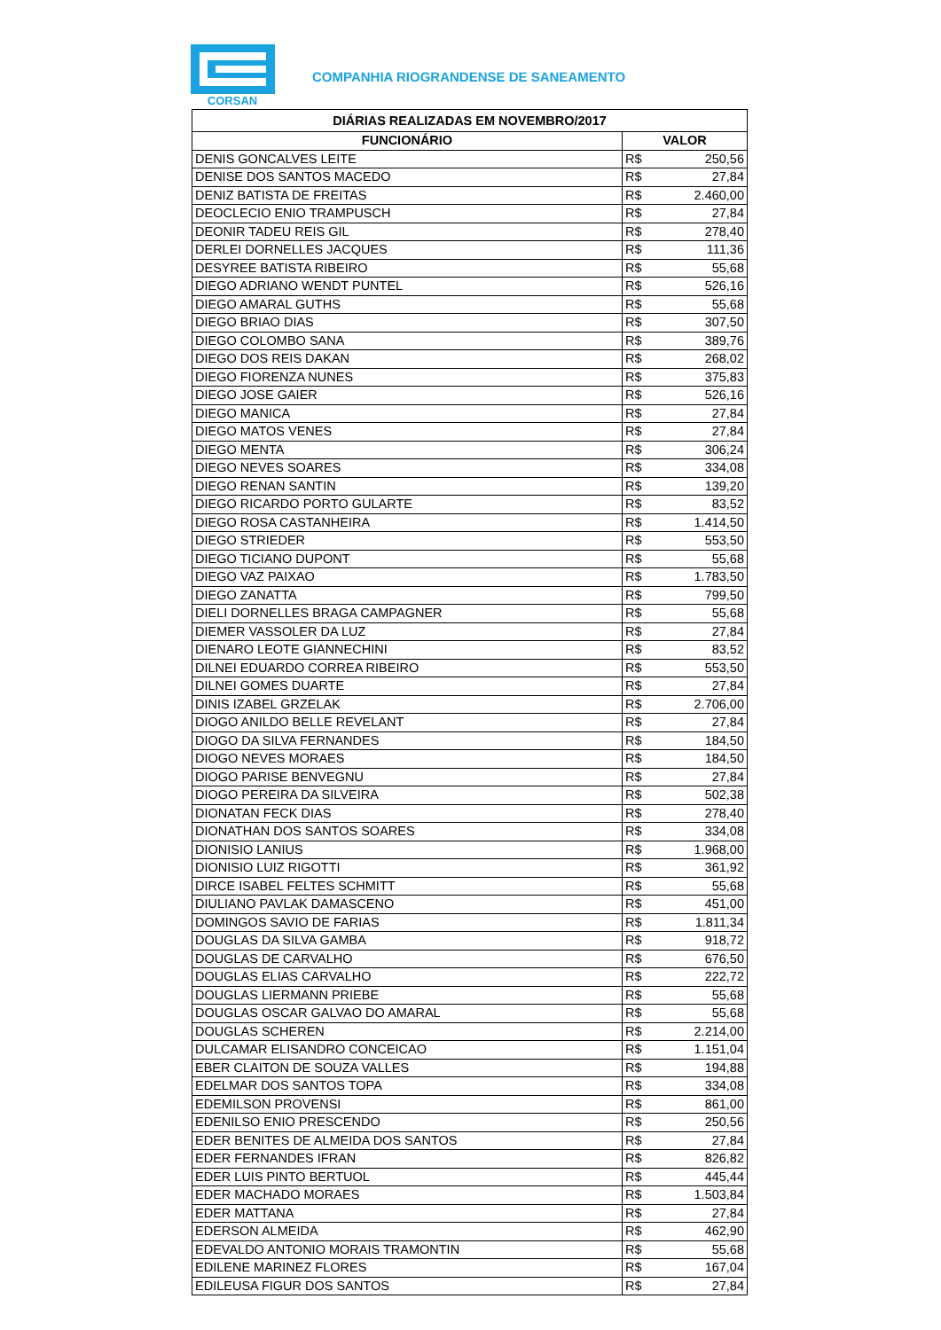CORSAN
COMPANHIA RIOGRANDENSE DE SANEAMENTO
| DIÁRIAS REALIZADAS EM NOVEMBRO/2017 | | |
| --- | --- | --- |
| FUNCIONÁRIO | VALOR | |
| DENIS GONCALVES LEITE | R$ | 250,56 |
| DENISE DOS SANTOS MACEDO | R$ | 27,84 |
| DENIZ BATISTA DE FREITAS | R$ | 2.460,00 |
| DEOCLECIO ENIO TRAMPUSCH | R$ | 27,84 |
| DEONIR TADEU REIS GIL | R$ | 278,40 |
| DERLEI DORNELLES JACQUES | R$ | 111,36 |
| DESYREE BATISTA RIBEIRO | R$ | 55,68 |
| DIEGO ADRIANO WENDT PUNTEL | R$ | 526,16 |
| DIEGO AMARAL GUTHS | R$ | 55,68 |
| DIEGO BRIAO DIAS | R$ | 307,50 |
| DIEGO COLOMBO SANA | R$ | 389,76 |
| DIEGO DOS REIS DAKAN | R$ | 268,02 |
| DIEGO FIORENZA NUNES | R$ | 375,83 |
| DIEGO JOSE GAIER | R$ | 526,16 |
| DIEGO MANICA | R$ | 27,84 |
| DIEGO MATOS VENES | R$ | 27,84 |
| DIEGO MENTA | R$ | 306,24 |
| DIEGO NEVES SOARES | R$ | 334,08 |
| DIEGO RENAN SANTIN | R$ | 139,20 |
| DIEGO RICARDO PORTO GULARTE | R$ | 83,52 |
| DIEGO ROSA CASTANHEIRA | R$ | 1.414,50 |
| DIEGO STRIEDER | R$ | 553,50 |
| DIEGO TICIANO DUPONT | R$ | 55,68 |
| DIEGO VAZ PAIXAO | R$ | 1.783,50 |
| DIEGO ZANATTA | R$ | 799,50 |
| DIELI DORNELLES BRAGA CAMPAGNER | R$ | 55,68 |
| DIEMER VASSOLER DA LUZ | R$ | 27,84 |
| DIENARO LEOTE GIANNECHINI | R$ | 83,52 |
| DILNEI EDUARDO CORREA RIBEIRO | R$ | 553,50 |
| DILNEI GOMES DUARTE | R$ | 27,84 |
| DINIS IZABEL GRZELAK | R$ | 2.706,00 |
| DIOGO ANILDO BELLE REVELANT | R$ | 27,84 |
| DIOGO DA SILVA FERNANDES | R$ | 184,50 |
| DIOGO NEVES MORAES | R$ | 184,50 |
| DIOGO PARISE BENVEGNU | R$ | 27,84 |
| DIOGO PEREIRA DA SILVEIRA | R$ | 502,38 |
| DIONATAN FECK DIAS | R$ | 278,40 |
| DIONATHAN DOS SANTOS SOARES | R$ | 334,08 |
| DIONISIO LANIUS | R$ | 1.968,00 |
| DIONISIO LUIZ RIGOTTI | R$ | 361,92 |
| DIRCE ISABEL FELTES SCHMITT | R$ | 55,68 |
| DIULIANO PAVLAK DAMASCENO | R$ | 451,00 |
| DOMINGOS SAVIO DE FARIAS | R$ | 1.811,34 |
| DOUGLAS DA SILVA GAMBA | R$ | 918,72 |
| DOUGLAS DE CARVALHO | R$ | 676,50 |
| DOUGLAS ELIAS CARVALHO | R$ | 222,72 |
| DOUGLAS LIERMANN PRIEBE | R$ | 55,68 |
| DOUGLAS OSCAR GALVAO DO AMARAL | R$ | 55,68 |
| DOUGLAS SCHEREN | R$ | 2.214,00 |
| DULCAMAR ELISANDRO CONCEICAO | R$ | 1.151,04 |
| EBER CLAITON DE SOUZA VALLES | R$ | 194,88 |
| EDELMAR DOS SANTOS TOPA | R$ | 334,08 |
| EDEMILSON PROVENSI | R$ | 861,00 |
| EDENILSO ENIO PRESCENDO | R$ | 250,56 |
| EDER BENITES DE ALMEIDA DOS SANTOS | R$ | 27,84 |
| EDER FERNANDES IFRAN | R$ | 826,82 |
| EDER LUIS PINTO BERTUOL | R$ | 445,44 |
| EDER MACHADO MORAES | R$ | 1.503,84 |
| EDER MATTANA | R$ | 27,84 |
| EDERSON ALMEIDA | R$ | 462,90 |
| EDEVALDO ANTONIO MORAIS TRAMONTIN | R$ | 55,68 |
| EDILENE MARINEZ FLORES | R$ | 167,04 |
| EDILEUSA FIGUR DOS SANTOS | R$ | 27,84 |